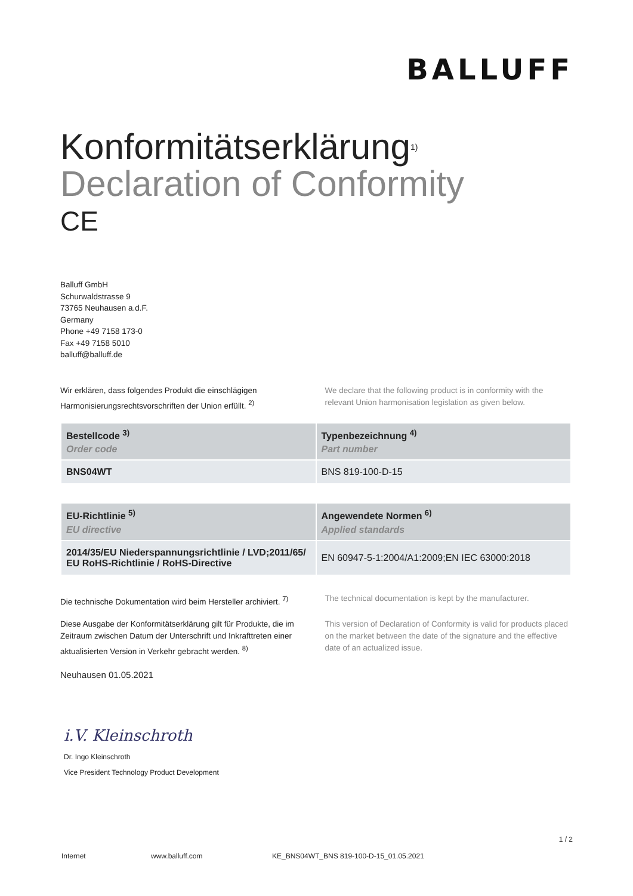BALLUFF
Konformitätserklärung<sup>1)</sup>
Declaration of Conformity
CE
Balluff GmbH
Schurwaldstrasse 9
73765 Neuhausen a.d.F.
Germany
Phone +49 7158 173-0
Fax +49 7158 5010
balluff@balluff.de
Wir erklären, dass folgendes Produkt die einschlägigen Harmonisierungsrechtsvorschriften der Union erfüllt. <sup>2)</sup>
We declare that the following product is in conformity with the relevant Union harmonisation legislation as given below.
| Bestellcode <sup>3)</sup> Order code | Typenbezeichnung <sup>4)</sup> Part number |
| --- | --- |
| BNS04WT | BNS 819-100-D-15 |
| EU-Richtlinie <sup>5)</sup> EU directive | Angewendete Normen <sup>6)</sup> Applied standards |
| --- | --- |
| 2014/35/EU Niederspannungsrichtlinie / LVD;2011/65/ EU RoHS-Richtlinie / RoHS-Directive | EN 60947-5-1:2004/A1:2009;EN IEC 63000:2018 |
Die technische Dokumentation wird beim Hersteller archiviert. <sup>7)</sup>
The technical documentation is kept by the manufacturer.
Diese Ausgabe der Konformitätserklärung gilt für Produkte, die im Zeitraum zwischen Datum der Unterschrift und Inkrafttreten einer aktualisierten Version in Verkehr gebracht werden. <sup>8)</sup>
This version of Declaration of Conformity is valid for products placed on the market between the date of the signature and the effective date of an actualized issue.
Neuhausen 01.05.2021
i.V. Kleinschroth
Dr. Ingo Kleinschroth
Vice President Technology Product Development
1 / 2
Internet www.balluff.com KE_BNS04WT_BNS 819-100-D-15_01.05.2021